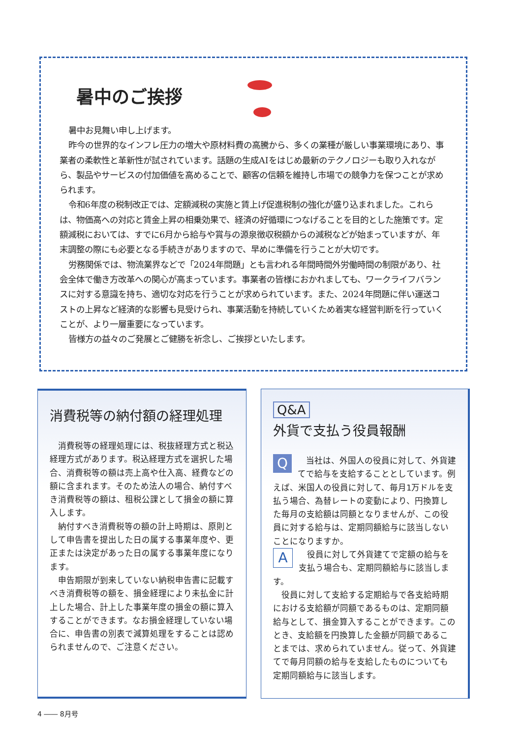暑中のご挨拶
暑中お見舞い申し上げます。
昨今の世界的なインフレ圧力の増大や原材料費の高騰から、多くの業種が厳しい事業環境にあり、事業者の柔軟性と革新性が試されています。話題の生成AIをはじめ最新のテクノロジーも取り入れながら、製品やサービスの付加価値を高めることで、顧客の信頼を維持し市場での競争力を保つことが求められます。
令和6年度の税制改正では、定額減税の実施と賃上げ促進税制の強化が盛り込まれました。これらは、物価高への対応と賃金上昇の相乗効果で、経済の好循環につなげることを目的とした施策です。定額減税においては、すでに6月から給与や賞与の源泉徴収税額からの減税などが始まっていますが、年末調整の際にも必要となる手続きがありますので、早めに準備を行うことが大切です。
労務関係では、物流業界などで「2024年問題」とも言われる年間時間外労働時間の制限があり、社会全体で働き方改革への関心が高まっています。事業者の皆様におかれましても、ワークライフバランスに対する意識を持ち、適切な対応を行うことが求められています。また、2024年問題に伴い運送コストの上昇など経済的な影響も見受けられ、事業活動を持続していくため着実な経営判断を行っていくことが、より一層重要になっています。
皆様方の益々のご発展とご健勝を祈念し、ご挨拶といたします。
消費税等の納付額の経理処理
消費税等の経理処理には、税抜経理方式と税込経理方式があります。税込経理方式を選択した場合、消費税等の額は売上高や仕入高、経費などの額に含まれます。そのため法人の場合、納付すべき消費税等の額は、租税公課として損金の額に算入します。
納付すべき消費税等の額の計上時期は、原則として申告書を提出した日の属する事業年度や、更正または決定があった日の属する事業年度になります。
申告期限が到来していない納税申告書に記載すべき消費税等の額を、損金経理により未払金に計上した場合、計上した事業年度の損金の額に算入することができます。なお損金経理していない場合に、申告書の別表で減算処理をすることは認められませんので、ご注意ください。
Q&A
外貨で支払う役員報酬
Q
当社は、外国人の役員に対して、外貨建てで給与を支給することとしています。例えば、米国人の役員に対して、毎月1万ドルを支払う場合、為替レートの変動により、円換算した毎月の支給額は同額となりませんが、この役員に対する給与は、定期同額給与に該当しないことになりますか。
A
役員に対して外貨建てで定額の給与を支払う場合も、定期同額給与に該当します。
役員に対して支給する定期給与で各支給時期における支給額が同額であるものは、定期同額給与として、損金算入することができます。このとき、支給額を円換算した金額が同額であることまでは、求められていません。従って、外貨建てで毎月同額の給与を支給したものについても定期同額給与に該当します。
4 ―― 8月号